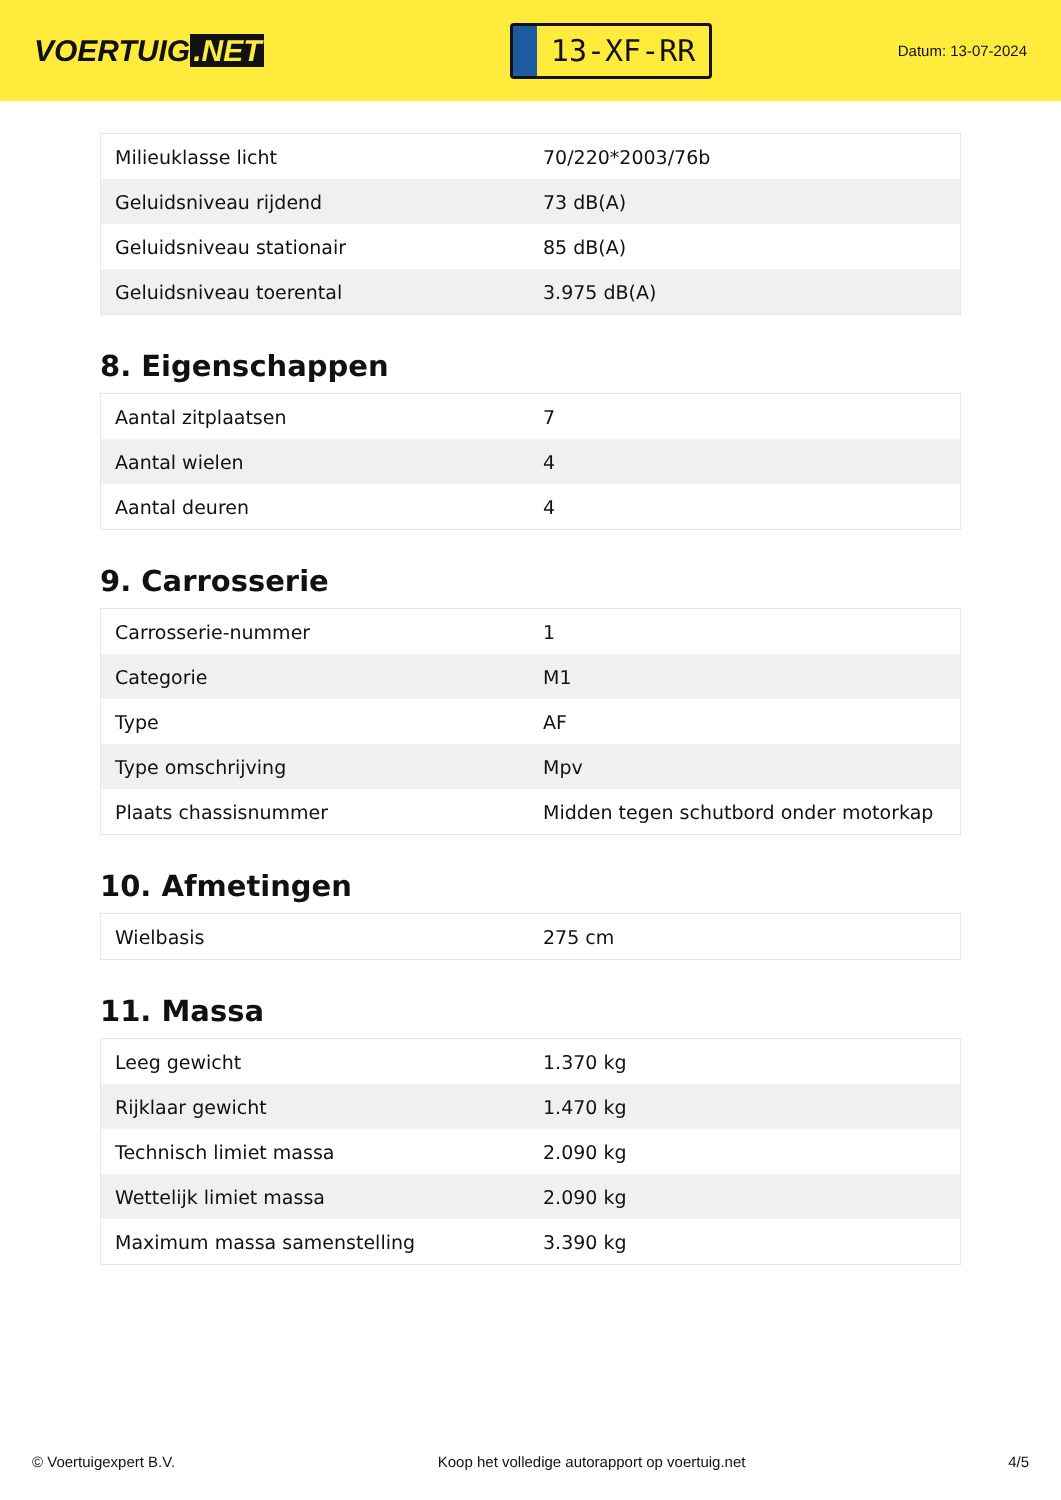VOERTUIG.NET
13-XF-RR
Datum: 13-07-2024
| Milieuklasse licht | 70/220*2003/76b |
| Geluidsniveau rijdend | 73 dB(A) |
| Geluidsniveau stationair | 85 dB(A) |
| Geluidsniveau toerental | 3.975 dB(A) |
8. Eigenschappen
| Aantal zitplaatsen | 7 |
| Aantal wielen | 4 |
| Aantal deuren | 4 |
9. Carrosserie
| Carrosserie-nummer | 1 |
| Categorie | M1 |
| Type | AF |
| Type omschrijving | Mpv |
| Plaats chassisnummer | Midden tegen schutbord onder motorkap |
10. Afmetingen
| Wielbasis | 275 cm |
11. Massa
| Leeg gewicht | 1.370 kg |
| Rijklaar gewicht | 1.470 kg |
| Technisch limiet massa | 2.090 kg |
| Wettelijk limiet massa | 2.090 kg |
| Maximum massa samenstelling | 3.390 kg |
© Voertuigexpert B.V. Koop het volledige autorapport op voertuig.net 4/5